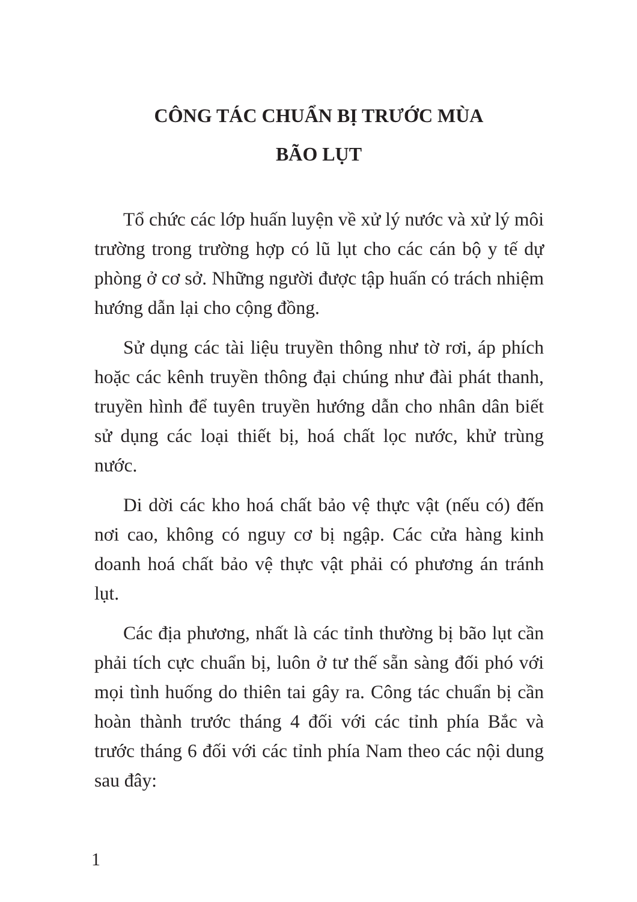CÔNG TÁC CHUẨN BỊ TRƯỚC MÙA
BÃO LỤT
Tổ chức các lớp huấn luyện về xử lý nước và xử lý môi trường trong trường hợp có lũ lụt cho các cán bộ y tế dự phòng ở cơ sở. Những người được tập huấn có trách nhiệm hướng dẫn lại cho cộng đồng.
Sử dụng các tài liệu truyền thông như tờ rơi, áp phích hoặc các kênh truyền thông đại chúng như đài phát thanh, truyền hình để tuyên truyền hướng dẫn cho nhân dân biết sử dụng các loại thiết bị, hoá chất lọc nước, khử trùng nước.
Di dời các kho hoá chất bảo vệ thực vật (nếu có) đến nơi cao, không có nguy cơ bị ngập. Các cửa hàng kinh doanh hoá chất bảo vệ thực vật phải có phương án tránh lụt.
Các địa phương, nhất là các tỉnh thường bị bão lụt cần phải tích cực chuẩn bị, luôn ở tư thế sẵn sàng đối phó với mọi tình huống do thiên tai gây ra. Công tác chuẩn bị cần hoàn thành trước tháng 4 đối với các tỉnh phía Bắc và trước tháng 6 đối với các tỉnh phía Nam theo các nội dung sau đây:
1